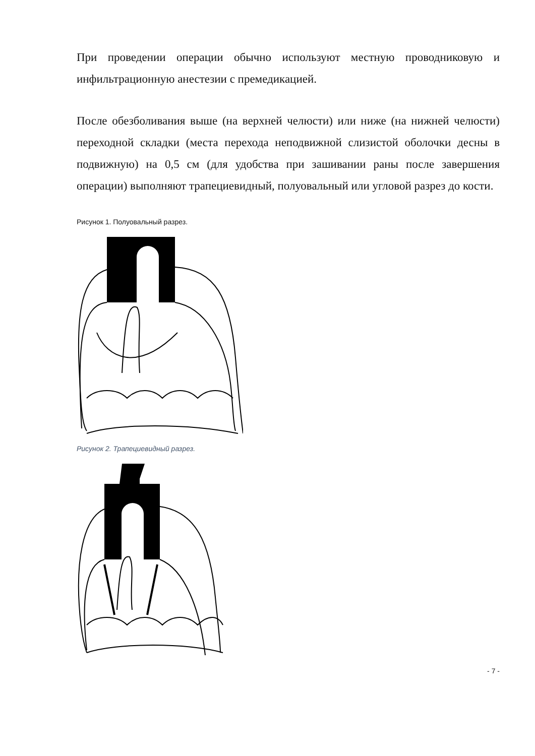При проведении операции обычно используют местную проводниковую и инфильтрационную анестезии с премедикацией.
После обезболивания выше (на верхней челюсти) или ниже (на нижней челюсти) переходной складки (места перехода неподвижной слизистой оболочки десны в подвижную) на 0,5 см (для удобства при зашивании раны после завершения операции) выполняют трапециевидный, полуовальный или угловой разрез до кости.
Рисунок 1. Полуовальный разрез.
Рисунок 2. Трапециевидный разрез.
- 7 -